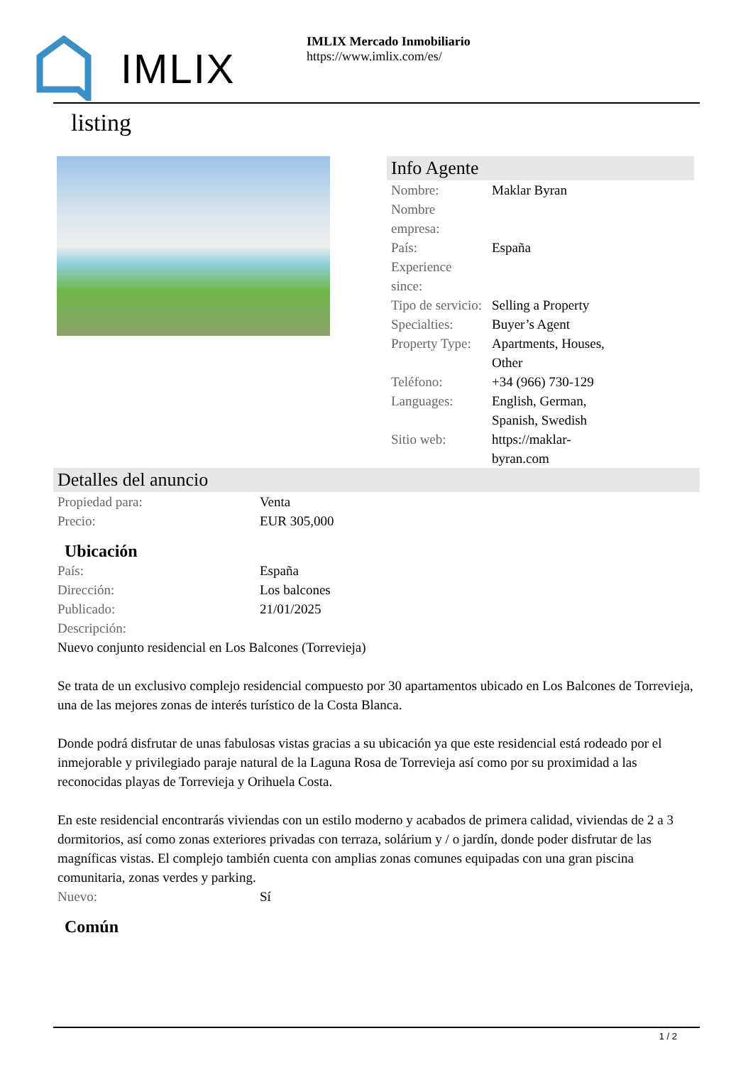IMLIX
IMLIX Mercado Inmobiliario
https://www.imlix.com/es/
listing
Info Agente
| Nombre: | Maklar Byran |
| Nombre empresa: | |
| País: | España |
| Experience since: | |
| Tipo de servicio: | Selling a Property |
| Specialties: | Buyer’s Agent |
| Property Type: | Apartments, Houses, Other |
| Teléfono: | +34 (966) 730-129 |
| Languages: | English, German, Spanish, Swedish |
| Sitio web: | https://maklar-byran.com |
Detalles del anuncio
| Propiedad para: | Venta |
| Precio: | EUR 305,000 |
Ubicación
| País: | España |
| Dirección: | Los balcones |
| Publicado: | 21/01/2025 |
| Descripción: | |
Nuevo conjunto residencial en Los Balcones (Torrevieja)
Se trata de un exclusivo complejo residencial compuesto por 30 apartamentos ubicado en Los Balcones de Torrevieja, una de las mejores zonas de interés turístico de la Costa Blanca.
Donde podrá disfrutar de unas fabulosas vistas gracias a su ubicación ya que este residencial está rodeado por el inmejorable y privilegiado paraje natural de la Laguna Rosa de Torrevieja así como por su proximidad a las reconocidas playas de Torrevieja y Orihuela Costa.
En este residencial encontrarás viviendas con un estilo moderno y acabados de primera calidad, viviendas de 2 a 3 dormitorios, así como zonas exteriores privadas con terraza, solárium y / o jardín, donde poder disfrutar de las magníficas vistas. El complejo también cuenta con amplias zonas comunes equipadas con una gran piscina comunitaria, zonas verdes y parking.
| Nuevo: | Sí |
Común
1 / 2